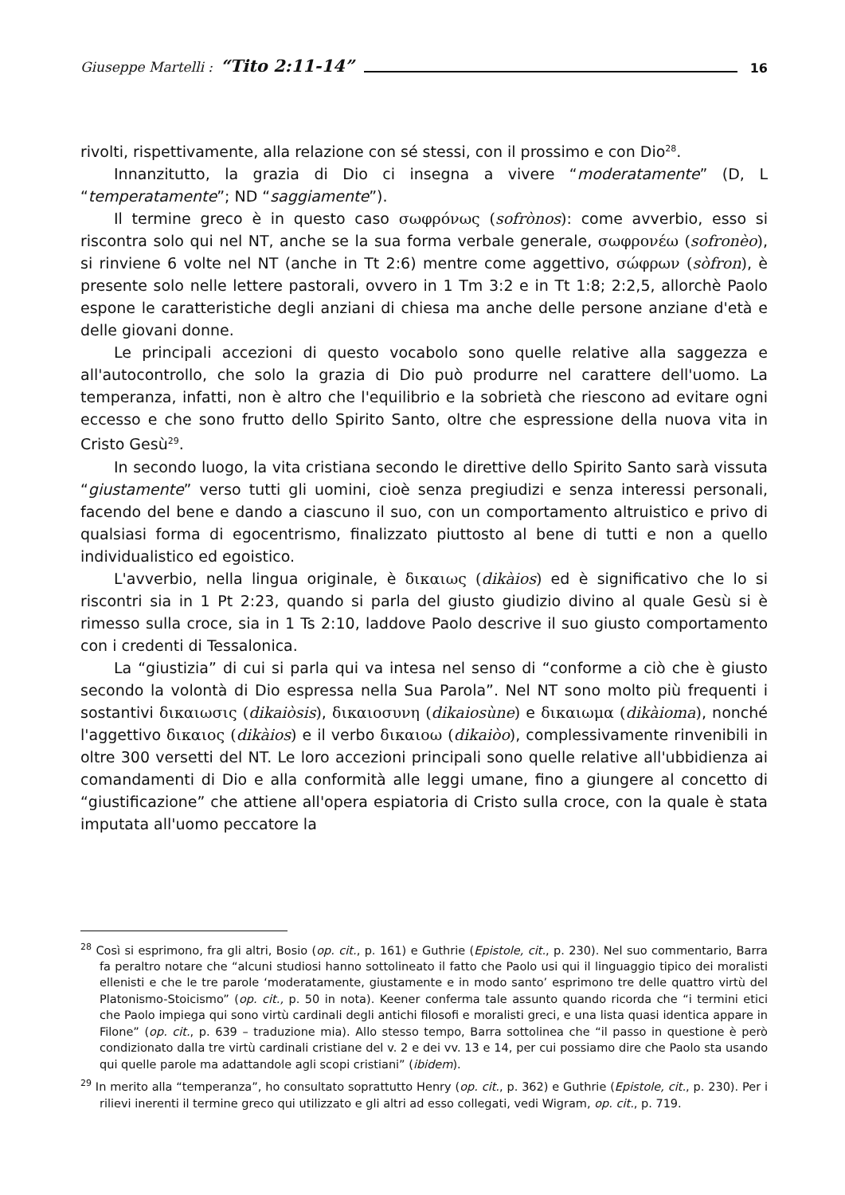Giuseppe Martelli : “Tito 2:11-14” 16
rivolti, rispettivamente, alla relazione con sé stessi, con il prossimo e con Dio<sup>28</sup>.
Innanzitutto, la grazia di Dio ci insegna a vivere “moderatamente” (D, L “temperatamente”; ND “saggiamente”).
Il termine greco è in questo caso σωφρόνως (sofrònos): come avverbio, esso si riscontra solo qui nel NT, anche se la sua forma verbale generale, σωφρονέω (sofronèo), si rinviene 6 volte nel NT (anche in Tt 2:6) mentre come aggettivo, σώφρων (sòfron), è presente solo nelle lettere pastorali, ovvero in 1 Tm 3:2 e in Tt 1:8; 2:2,5, allorchè Paolo espone le caratteristiche degli anziani di chiesa ma anche delle persone anziane d'età e delle giovani donne.
Le principali accezioni di questo vocabolo sono quelle relative alla saggezza e all'autocontrollo, che solo la grazia di Dio può produrre nel carattere dell'uomo. La temperanza, infatti, non è altro che l'equilibrio e la sobrietà che riescono ad evitare ogni eccesso e che sono frutto dello Spirito Santo, oltre che espressione della nuova vita in Cristo Gesù<sup>29</sup>.
In secondo luogo, la vita cristiana secondo le direttive dello Spirito Santo sarà vissuta “giustamente” verso tutti gli uomini, cioè senza pregiudizi e senza interessi personali, facendo del bene e dando a ciascuno il suo, con un comportamento altruistico e privo di qualsiasi forma di egocentrismo, finalizzato piuttosto al bene di tutti e non a quello individualistico ed egoistico.
L'avverbio, nella lingua originale, è δικαιως (dikàios) ed è significativo che lo si riscontri sia in 1 Pt 2:23, quando si parla del giusto giudizio divino al quale Gesù si è rimesso sulla croce, sia in 1 Ts 2:10, laddove Paolo descrive il suo giusto comportamento con i credenti di Tessalonica.
La “giustizia” di cui si parla qui va intesa nel senso di “conforme a ciò che è giusto secondo la volontà di Dio espressa nella Sua Parola”. Nel NT sono molto più frequenti i sostantivi δικαιωσις (dikaiòsis), δικαιοσυνη (dikaiosùne) e δικαιωμα (dikàioma), nonché l'aggettivo δικαιος (dikàios) e il verbo δικαιοω (dikaiòo), complessivamente rinvenibili in oltre 300 versetti del NT. Le loro accezioni principali sono quelle relative all'ubbidienza ai comandamenti di Dio e alla conformità alle leggi umane, fino a giungere al concetto di “giustificazione” che attiene all'opera espiatoria di Cristo sulla croce, con la quale è stata imputata all'uomo peccatore la
<sup>28</sup> Così si esprimono, fra gli altri, Bosio (op. cit., p. 161) e Guthrie (Epistole, cit., p. 230). Nel suo commentario, Barra fa peraltro notare che “alcuni studiosi hanno sottolineato il fatto che Paolo usi qui il linguaggio tipico dei moralisti ellenisti e che le tre parole ‘moderatamente, giustamente e in modo santo’ esprimono tre delle quattro virtù del Platonismo-Stoicismo” (op. cit., p. 50 in nota). Keener conferma tale assunto quando ricorda che “i termini etici che Paolo impiega qui sono virtù cardinali degli antichi filosofi e moralisti greci, e una lista quasi identica appare in Filone” (op. cit., p. 639 – traduzione mia). Allo stesso tempo, Barra sottolinea che “il passo in questione è però condizionato dalla tre virtù cardinali cristiane del v. 2 e dei vv. 13 e 14, per cui possiamo dire che Paolo sta usando qui quelle parole ma adattandole agli scopi cristiani” (ibidem).
<sup>29</sup> In merito alla “temperanza”, ho consultato soprattutto Henry (op. cit., p. 362) e Guthrie (Epistole, cit., p. 230). Per i rilievi inerenti il termine greco qui utilizzato e gli altri ad esso collegati, vedi Wigram, op. cit., p. 719.